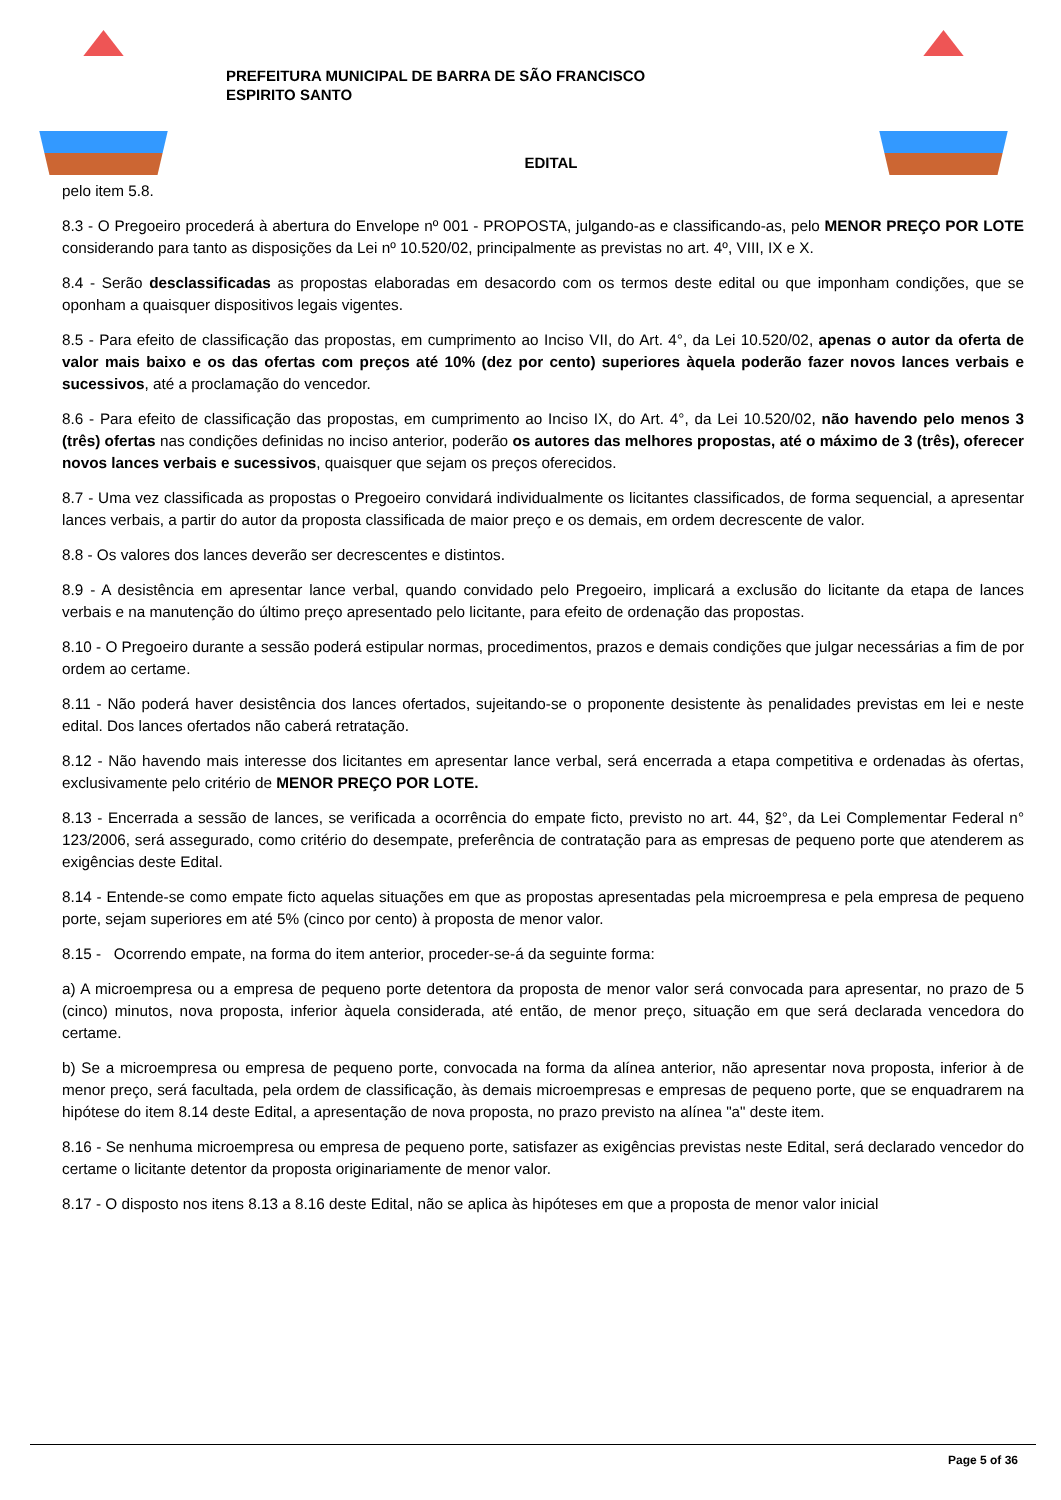PREFEITURA MUNICIPAL DE BARRA DE SÃO FRANCISCO
ESPIRITO SANTO
EDITAL
pelo item 5.8.
8.3 - O Pregoeiro procederá à abertura do Envelope nº 001 - PROPOSTA, julgando-as e classificando-as, pelo MENOR PREÇO POR LOTE considerando para tanto as disposições da Lei nº 10.520/02, principalmente as previstas no art. 4º, VIII, IX e X.
8.4 - Serão desclassificadas as propostas elaboradas em desacordo com os termos deste edital ou que imponham condições, que se oponham a quaisquer dispositivos legais vigentes.
8.5 - Para efeito de classificação das propostas, em cumprimento ao Inciso VII, do Art. 4°, da Lei 10.520/02, apenas o autor da oferta de valor mais baixo e os das ofertas com preços até 10% (dez por cento) superiores àquela poderão fazer novos lances verbais e sucessivos, até a proclamação do vencedor.
8.6 - Para efeito de classificação das propostas, em cumprimento ao Inciso IX, do Art. 4°, da Lei 10.520/02, não havendo pelo menos 3 (três) ofertas nas condições definidas no inciso anterior, poderão os autores das melhores propostas, até o máximo de 3 (três), oferecer novos lances verbais e sucessivos, quaisquer que sejam os preços oferecidos.
8.7 - Uma vez classificada as propostas o Pregoeiro convidará individualmente os licitantes classificados, de forma sequencial, a apresentar lances verbais, a partir do autor da proposta classificada de maior preço e os demais, em ordem decrescente de valor.
8.8 - Os valores dos lances deverão ser decrescentes e distintos.
8.9 - A desistência em apresentar lance verbal, quando convidado pelo Pregoeiro, implicará a exclusão do licitante da etapa de lances verbais e na manutenção do último preço apresentado pelo licitante, para efeito de ordenação das propostas.
8.10 - O Pregoeiro durante a sessão poderá estipular normas, procedimentos, prazos e demais condições que julgar necessárias a fim de por ordem ao certame.
8.11 - Não poderá haver desistência dos lances ofertados, sujeitando-se o proponente desistente às penalidades previstas em lei e neste edital. Dos lances ofertados não caberá retratação.
8.12 - Não havendo mais interesse dos licitantes em apresentar lance verbal, será encerrada a etapa competitiva e ordenadas às ofertas, exclusivamente pelo critério de MENOR PREÇO POR LOTE.
8.13 - Encerrada a sessão de lances, se verificada a ocorrência do empate ficto, previsto no art. 44, §2°, da Lei Complementar Federal n° 123/2006, será assegurado, como critério do desempate, preferência de contratação para as empresas de pequeno porte que atenderem as exigências deste Edital.
8.14 - Entende-se como empate ficto aquelas situações em que as propostas apresentadas pela microempresa e pela empresa de pequeno porte, sejam superiores em até 5% (cinco por cento) à proposta de menor valor.
8.15 - Ocorrendo empate, na forma do item anterior, proceder-se-á da seguinte forma:
a) A microempresa ou a empresa de pequeno porte detentora da proposta de menor valor será convocada para apresentar, no prazo de 5 (cinco) minutos, nova proposta, inferior àquela considerada, até então, de menor preço, situação em que será declarada vencedora do certame.
b) Se a microempresa ou empresa de pequeno porte, convocada na forma da alínea anterior, não apresentar nova proposta, inferior à de menor preço, será facultada, pela ordem de classificação, às demais microempresas e empresas de pequeno porte, que se enquadrarem na hipótese do item 8.14 deste Edital, a apresentação de nova proposta, no prazo previsto na alínea "a" deste item.
8.16 - Se nenhuma microempresa ou empresa de pequeno porte, satisfazer as exigências previstas neste Edital, será declarado vencedor do certame o licitante detentor da proposta originariamente de menor valor.
8.17 - O disposto nos itens 8.13 a 8.16 deste Edital, não se aplica às hipóteses em que a proposta de menor valor inicial
Page 5 of 36